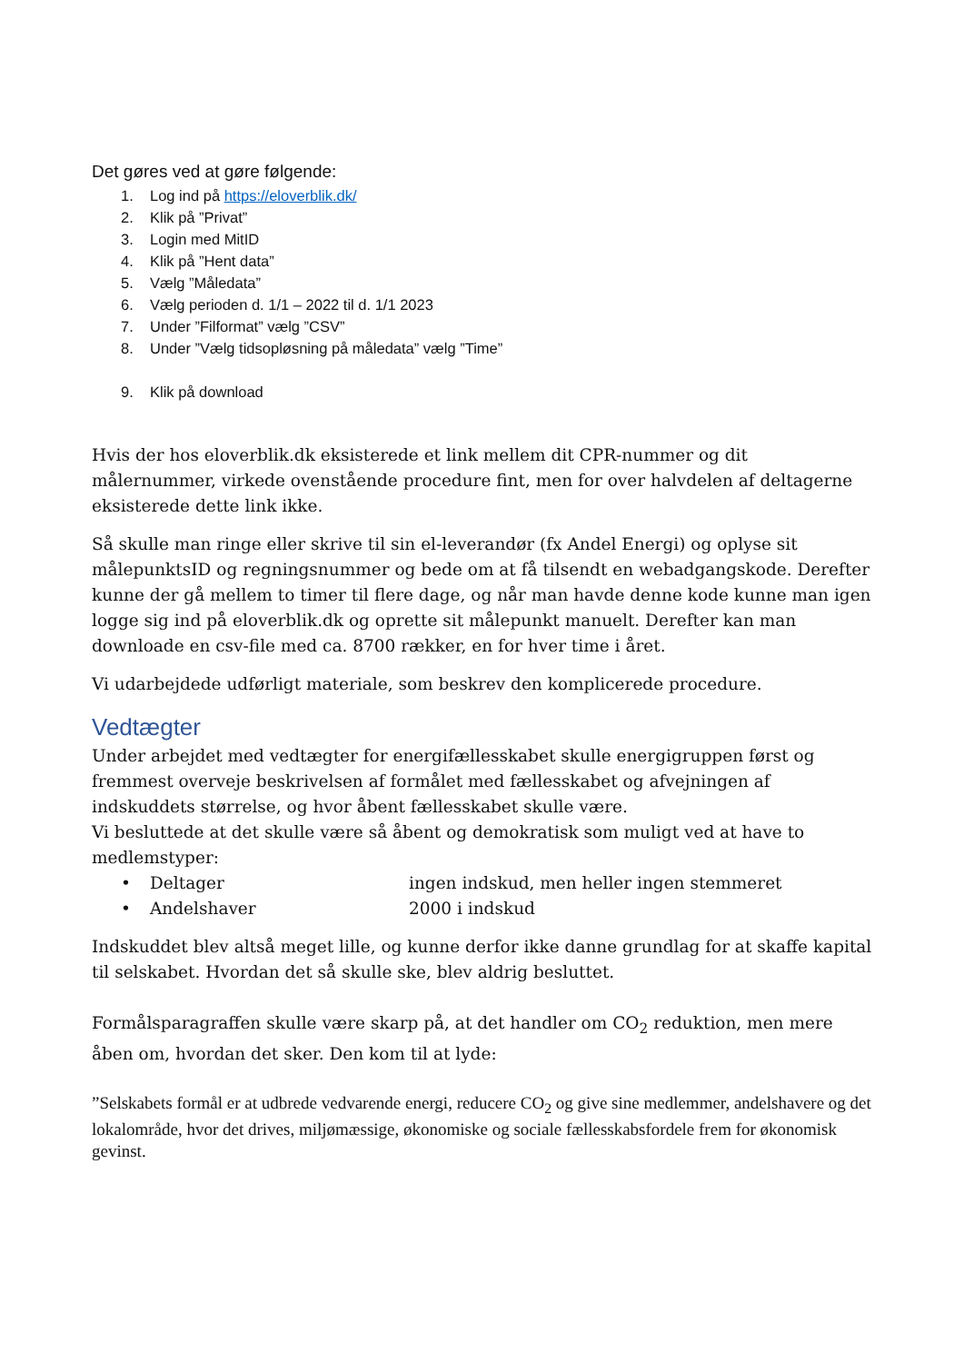Det gøres ved at gøre følgende:
1. Log ind på https://eloverblik.dk/
2. Klik på ”Privat”
3. Login med MitID
4. Klik på ”Hent data”
5. Vælg ”Måledata”
6. Vælg perioden d. 1/1 – 2022 til d. 1/1 2023
7. Under ”Filformat” vælg ”CSV”
8. Under ”Vælg tidsopløsning på måledata” vælg ”Time”
9. Klik på download
Hvis der hos eloverblik.dk eksisterede et link mellem dit CPR-nummer og dit målernummer, virkede ovenstående procedure fint, men for over halvdelen af deltagerne eksisterede dette link ikke.
Så skulle man ringe eller skrive til sin el-leverandør (fx Andel Energi) og oplyse sit målepunktsID og regningsnummer og bede om at få tilsendt en webadgangskode. Derefter kunne der gå mellem to timer til flere dage, og når man havde denne kode kunne man igen logge sig ind på eloverblik.dk og oprette sit målepunkt manuelt. Derefter kan man downloade en csv-file med ca. 8700 rækker, en for hver time i året.
Vi udarbejdede udførligt materiale, som beskrev den komplicerede procedure.
Vedtægter
Under arbejdet med vedtægter for energifællesskabet skulle energigruppen først og fremmest overveje beskrivelsen af formålet med fællesskabet og afvejningen af indskuddets størrelse, og hvor åbent fællesskabet skulle være.
Vi besluttede at det skulle være så åbent og demokratisk som muligt ved at have to medlemstyper:
• Deltager ingen indskud, men heller ingen stemmeret
• Andelshaver 2000 i indskud
Indskuddet blev altså meget lille, og kunne derfor ikke danne grundlag for at skaffe kapital til selskabet. Hvordan det så skulle ske, blev aldrig besluttet.
Formålsparagraffen skulle være skarp på, at det handler om CO<sub>2</sub> reduktion, men mere åben om, hvordan det sker. Den kom til at lyde:
”Selskabets formål er at udbrede vedvarende energi, reducere CO<sub>2</sub> og give sine medlemmer, andelshavere og det lokalområde, hvor det drives, miljømæssige, økonomiske og sociale fællesskabsfordele frem for økonomisk gevinst.